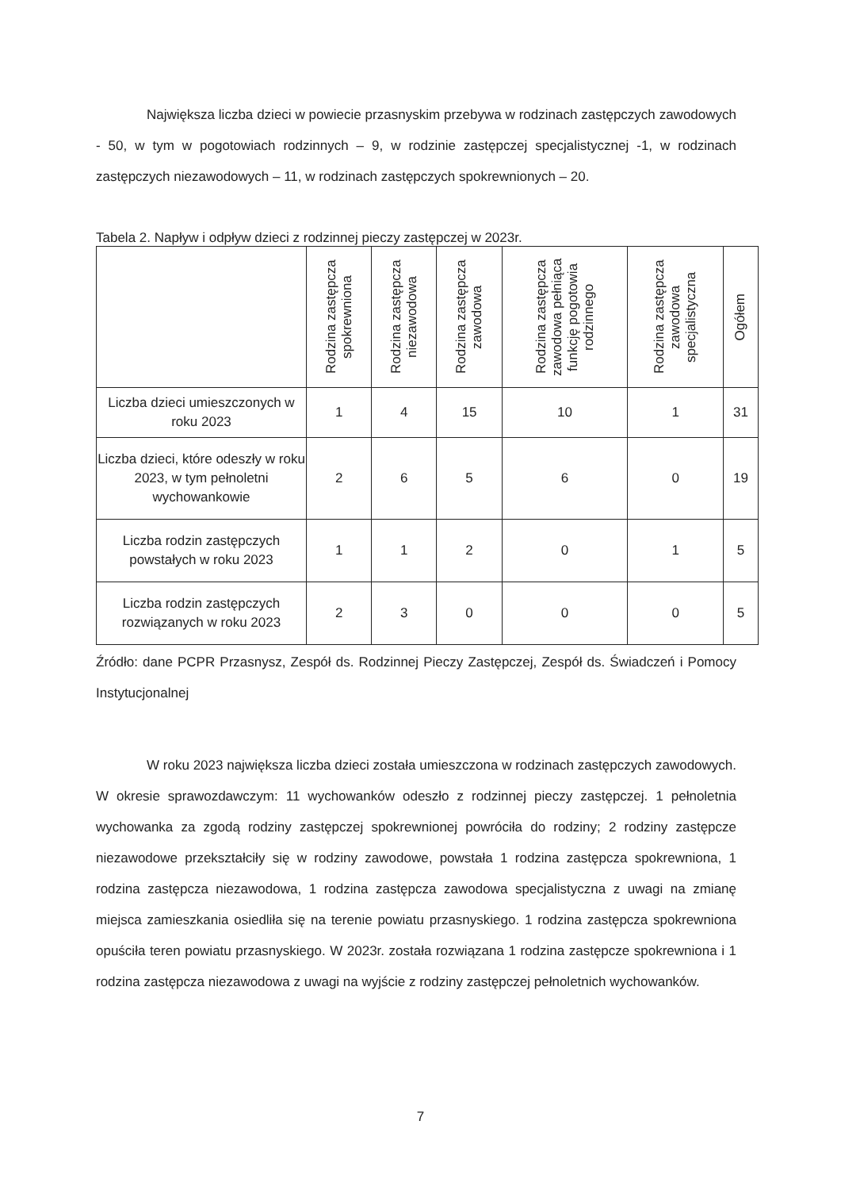Największa liczba dzieci w powiecie przasnyskim przebywa w rodzinach zastępczych zawodowych - 50, w tym w pogotowiach rodzinnych – 9, w rodzinie zastępczej specjalistycznej -1, w rodzinach zastępczych niezawodowych – 11, w rodzinach zastępczych spokrewnionych – 20.
Tabela 2. Napływ i odpływ dzieci z rodzinnej pieczy zastępczej w 2023r.
| | Rodzina zastępcza spokrewniona | Rodzina zastępcza niezawodowa | Rodzina zastępcza zawodowa | Rodzina zastępcza zawodowa pełniąca funkcję pogotowia rodzinnego | Rodzina zastępcza zawodowa specjalistyczna | Ogółem |
| --- | --- | --- | --- | --- | --- | --- |
| Liczba dzieci umieszczonych w roku 2023 | 1 | 4 | 15 | 10 | 1 | 31 |
| Liczba dzieci, które odeszły w roku 2023, w tym pełnoletni wychowankowie | 2 | 6 | 5 | 6 | 0 | 19 |
| Liczba rodzin zastępczych powstałych w roku 2023 | 1 | 1 | 2 | 0 | 1 | 5 |
| Liczba rodzin zastępczych rozwiązanych w roku 2023 | 2 | 3 | 0 | 0 | 0 | 5 |
Źródło: dane PCPR Przasnysz, Zespół ds. Rodzinnej Pieczy Zastępczej, Zespół ds. Świadczeń i Pomocy Instytucjonalnej
W roku 2023 największa liczba dzieci została umieszczona w rodzinach zastępczych zawodowych. W okresie sprawozdawczym: 11 wychowanków odeszło z rodzinnej pieczy zastępczej. 1 pełnoletnia wychowanka za zgodą rodziny zastępczej spokrewnionej powróciła do rodziny; 2 rodziny zastępcze niezawodowe przekształciły się w rodziny zawodowe, powstała 1 rodzina zastępcza spokrewniona, 1 rodzina zastępcza niezawodowa, 1 rodzina zastępcza zawodowa specjalistyczna z uwagi na zmianę miejsca zamieszkania osiedliła się na terenie powiatu przasnyskiego. 1 rodzina zastępcza spokrewniona opuściła teren powiatu przasnyskiego. W 2023r. została rozwiązana 1 rodzina zastępcze spokrewniona i 1 rodzina zastępcza niezawodowa z uwagi na wyjście z rodziny zastępczej pełnoletnich wychowanków.
7